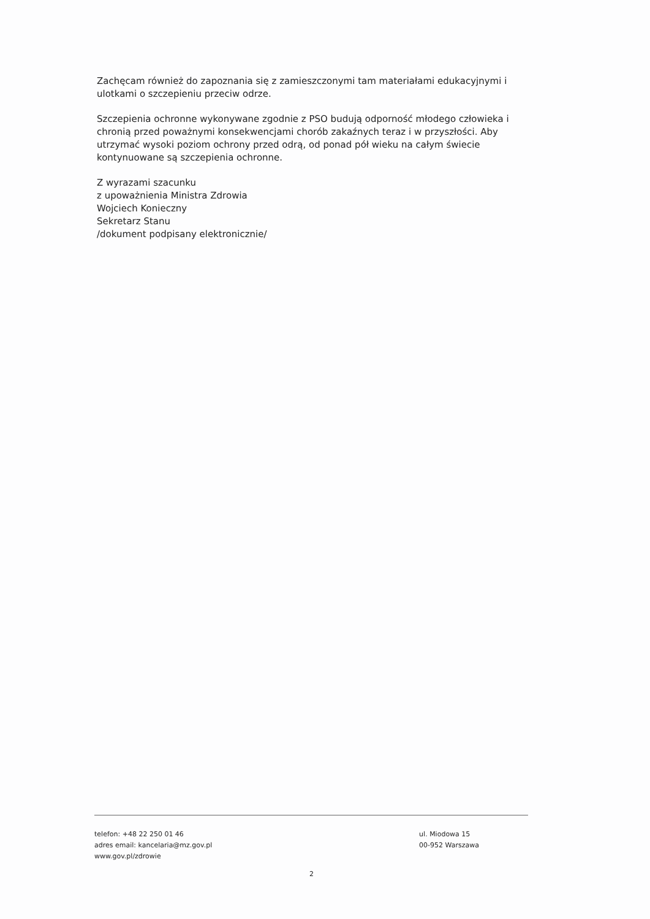Zachęcam również do zapoznania się z zamieszczonymi tam materiałami edukacyjnymi i ulotkami o szczepieniu przeciw odrze.
Szczepienia ochronne wykonywane zgodnie z PSO budują odporność młodego człowieka i chronią przed poważnymi konsekwencjami chorób zakaźnych teraz i w przyszłości. Aby utrzymać wysoki poziom ochrony przed odrą, od ponad pół wieku na całym świecie kontynuowane są szczepienia ochronne.
Z wyrazami szacunku
z upoważnienia Ministra Zdrowia
Wojciech Konieczny
Sekretarz Stanu
/dokument podpisany elektronicznie/
telefon: +48 22 250 01 46
adres email: kancelaria@mz.gov.pl
www.gov.pl/zdrowie
ul. Miodowa 15
00-952 Warszawa
2